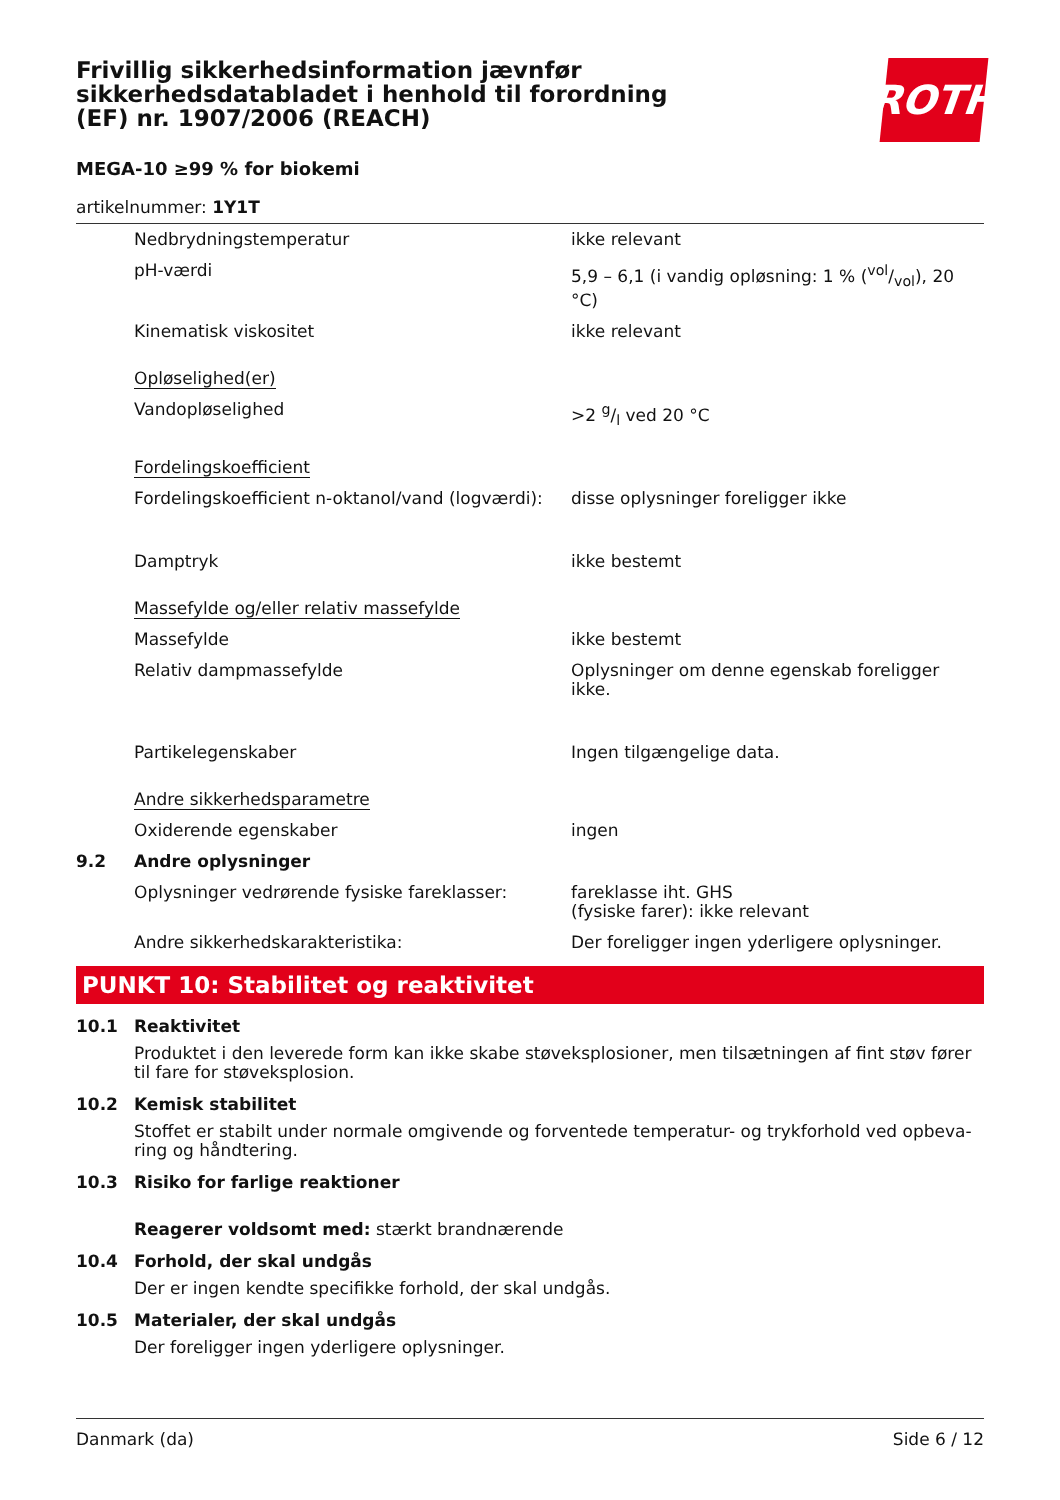Frivillig sikkerhedsinformation jævnfør sikkerhedsdatabladet i henhold til forordning (EF) nr. 1907/2006 (REACH)
ROTH
MEGA-10 ≥99 % for biokemi
artikelnummer: 1Y1T
| | Nedbrydningstemperatur | ikke relevant |
| | pH-værdi | 5,9 – 6,1 (i vandig opløsning: 1 % (vol/vol), 20 °C) |
| | Kinematisk viskositet | ikke relevant |
| | Opløselighed(er) | |
| | Vandopløselighed | >2 g/l ved 20 °C |
| | Fordelingskoefficient | |
| | Fordelingskoefficient n-oktanol/vand (logværdi): | disse oplysninger foreligger ikke |
| | Damptryk | ikke bestemt |
| | Massefylde og/eller relativ massefylde | |
| | Massefylde | ikke bestemt |
| | Relativ dampmassefylde | Oplysninger om denne egenskab foreligger ikke. |
| | Partikelegenskaber | Ingen tilgængelige data. |
| | Andre sikkerhedsparametre | |
| | Oxiderende egenskaber | ingen |
| 9.2 | Andre oplysninger | |
| | Oplysninger vedrørende fysiske fareklasser: | fareklasse iht. GHS (fysiske farer): ikke relevant |
| | Andre sikkerhedskarakteristika: | Der foreligger ingen yderligere oplysninger. |
PUNKT 10: Stabilitet og reaktivitet
10.1 Reaktivitet
Produktet i den leverede form kan ikke skabe støveksplosioner, men tilsætningen af fint støv fører til fare for støveksplosion.
10.2 Kemisk stabilitet
Stoffet er stabilt under normale omgivende og forventede temperatur- og trykforhold ved opbeva-ring og håndtering.
10.3 Risiko for farlige reaktioner
Reagerer voldsomt med: stærkt brandnærende
10.4 Forhold, der skal undgås
Der er ingen kendte specifikke forhold, der skal undgås.
10.5 Materialer, der skal undgås
Der foreligger ingen yderligere oplysninger.
Danmark (da) Side 6 / 12